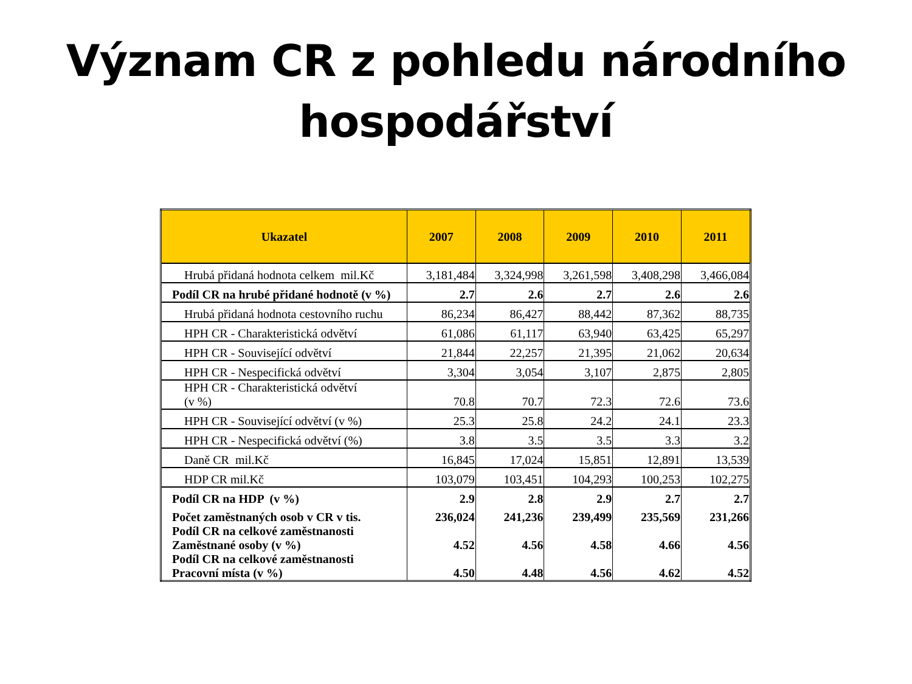Význam CR z pohledu národního
hospodářství
| Ukazatel | 2007 | 2008 | 2009 | 2010 | 2011 |
| --- | --- | --- | --- | --- | --- |
| Hrubá přidaná hodnota celkem mil.Kč | 3,181,484 | 3,324,998 | 3,261,598 | 3,408,298 | 3,466,084 |
| Podíl CR na hrubé přidané hodnotě (v %) | 2.7 | 2.6 | 2.7 | 2.6 | 2.6 |
| Hrubá přidaná hodnota cestovního ruchu | 86,234 | 86,427 | 88,442 | 87,362 | 88,735 |
| HPH CR - Charakteristická odvětví | 61,086 | 61,117 | 63,940 | 63,425 | 65,297 |
| HPH CR - Související odvětví | 21,844 | 22,257 | 21,395 | 21,062 | 20,634 |
| HPH CR - Nespecifická odvětví | 3,304 | 3,054 | 3,107 | 2,875 | 2,805 |
| HPH CR - Charakteristická odvětví (v %) | 70.8 | 70.7 | 72.3 | 72.6 | 73.6 |
| HPH CR - Související odvětví (v %) | 25.3 | 25.8 | 24.2 | 24.1 | 23.3 |
| HPH CR - Nespecifická odvětví (%) | 3.8 | 3.5 | 3.5 | 3.3 | 3.2 |
| Daně CR mil.Kč | 16,845 | 17,024 | 15,851 | 12,891 | 13,539 |
| HDP CR mil.Kč | 103,079 | 103,451 | 104,293 | 100,253 | 102,275 |
| Podíl CR na HDP (v %) | 2.9 | 2.8 | 2.9 | 2.7 | 2.7 |
| Počet zaměstnaných osob v CR v tis. | 236,024 | 241,236 | 239,499 | 235,569 | 231,266 |
| Podíl CR na celkové zaměstnanosti Zaměstnané osoby (v %) | 4.52 | 4.56 | 4.58 | 4.66 | 4.56 |
| Podíl CR na celkové zaměstnanosti Pracovní místa (v %) | 4.50 | 4.48 | 4.56 | 4.62 | 4.52 |